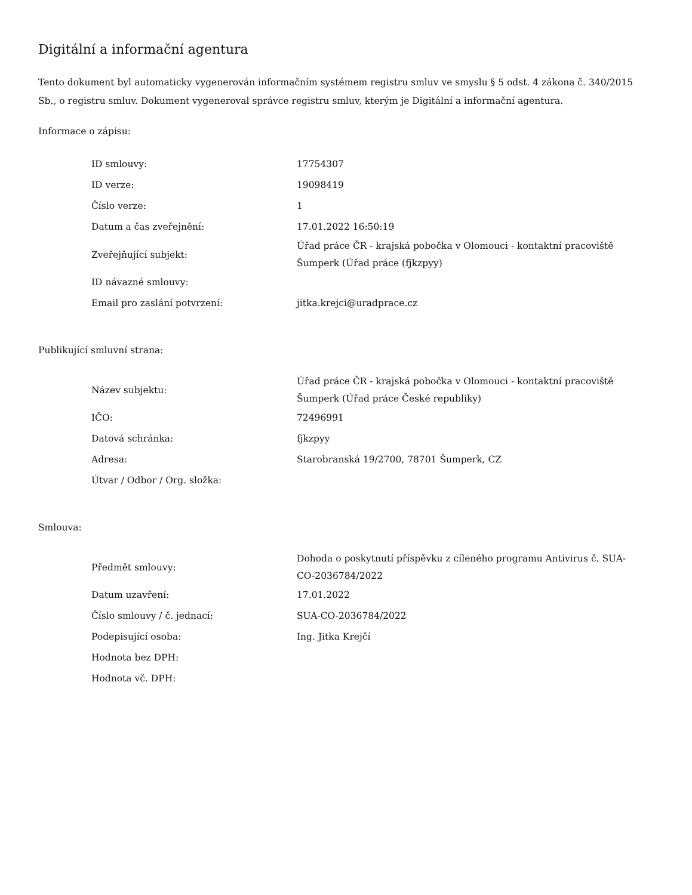Digitální a informační agentura
Tento dokument byl automaticky vygenerován informačním systémem registru smluv ve smyslu § 5 odst. 4 zákona č. 340/2015 Sb., o registru smluv. Dokument vygeneroval správce registru smluv, kterým je Digitální a informační agentura.
Informace o zápisu:
| ID smlouvy: | 17754307 |
| ID verze: | 19098419 |
| Číslo verze: | 1 |
| Datum a čas zveřejnění: | 17.01.2022 16:50:19 |
| Zveřejňující subjekt: | Úřad práce ČR - krajská pobočka v Olomouci - kontaktní pracoviště Šumperk (Úřad práce (fjkzpyy) |
| ID návazné smlouvy: | |
| Email pro zaslání potvrzení: | jitka.krejci@uradprace.cz |
Publikující smluvní strana:
| Název subjektu: | Úřad práce ČR - krajská pobočka v Olomouci - kontaktní pracoviště Šumperk (Úřad práce České republiky) |
| IČO: | 72496991 |
| Datová schránka: | fjkzpyy |
| Adresa: | Starobranská 19/2700, 78701 Šumperk, CZ |
| Útvar / Odbor / Org. složka: | |
Smlouva:
| Předmět smlouvy: | Dohoda o poskytnutí příspěvku z cíleného programu Antivirus č. SUA-CO-2036784/2022 |
| Datum uzavření: | 17.01.2022 |
| Číslo smlouvy / č. jednací: | SUA-CO-2036784/2022 |
| Podepisující osoba: | Ing. Jitka Krejčí |
| Hodnota bez DPH: | |
| Hodnota vč. DPH: | |